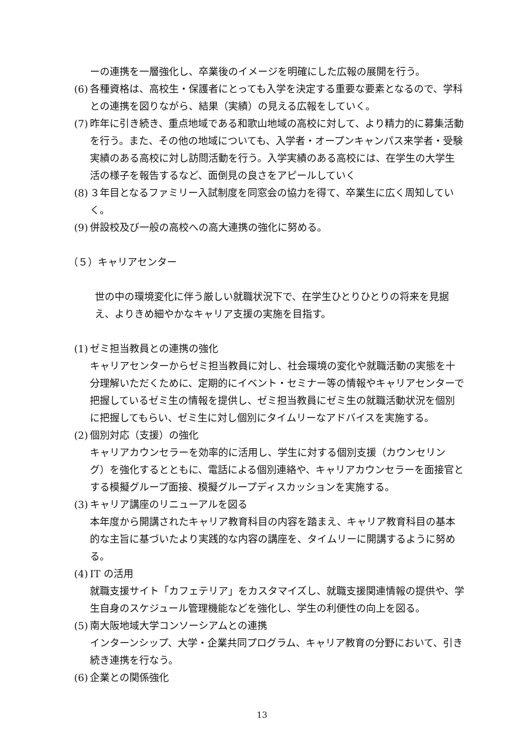ーの連携を一層強化し、卒業後のイメージを明確にした広報の展開を行う。
(6) 各種資格は、高校生・保護者にとっても入学を決定する重要な要素となるので、学科との連携を図りながら、結果（実績）の見える広報をしていく。
(7) 昨年に引き続き、重点地域である和歌山地域の高校に対して、より精力的に募集活動を行う。また、その他の地域についても、入学者・オープンキャンパス来学者・受験実績のある高校に対し訪問活動を行う。入学実績のある高校には、在学生の大学生活の様子を報告するなど、面倒見の良さをアピールしていく
(8) ３年目となるファミリー入試制度を同窓会の協力を得て、卒業生に広く周知していく。
(9) 併設校及び一般の高校への高大連携の強化に努める。
（５）キャリアセンター
世の中の環境変化に伴う厳しい就職状況下で、在学生ひとりひとりの将来を見据え、よりきめ細やかなキャリア支援の実施を目指す。
(1) ゼミ担当教員との連携の強化
キャリアセンターからゼミ担当教員に対し、社会環境の変化や就職活動の実態を十分理解いただくために、定期的にイベント・セミナー等の情報やキャリアセンターで把握しているゼミ生の情報を提供し、ゼミ担当教員にゼミ生の就職活動状況を個別に把握してもらい、ゼミ生に対し個別にタイムリーなアドバイスを実施する。
(2) 個別対応（支援）の強化
キャリアカウンセラーを効率的に活用し、学生に対する個別支援（カウンセリング）を強化するとともに、電話による個別連絡や、キャリアカウンセラーを面接官とする模擬グループ面接、模擬グループディスカッションを実施する。
(3) キャリア講座のリニューアルを図る
本年度から開講されたキャリア教育科目の内容を踏まえ、キャリア教育科目の基本的な主旨に基づいたより実践的な内容の講座を、タイムリーに開講するように努める。
(4) IT の活用
就職支援サイト「カフェテリア」をカスタマイズし、就職支援関連情報の提供や、学生自身のスケジュール管理機能などを強化し、学生の利便性の向上を図る。
(5) 南大阪地域大学コンソーシアムとの連携
インターンシップ、大学・企業共同プログラム、キャリア教育の分野において、引き続き連携を行なう。
(6) 企業との関係強化
13